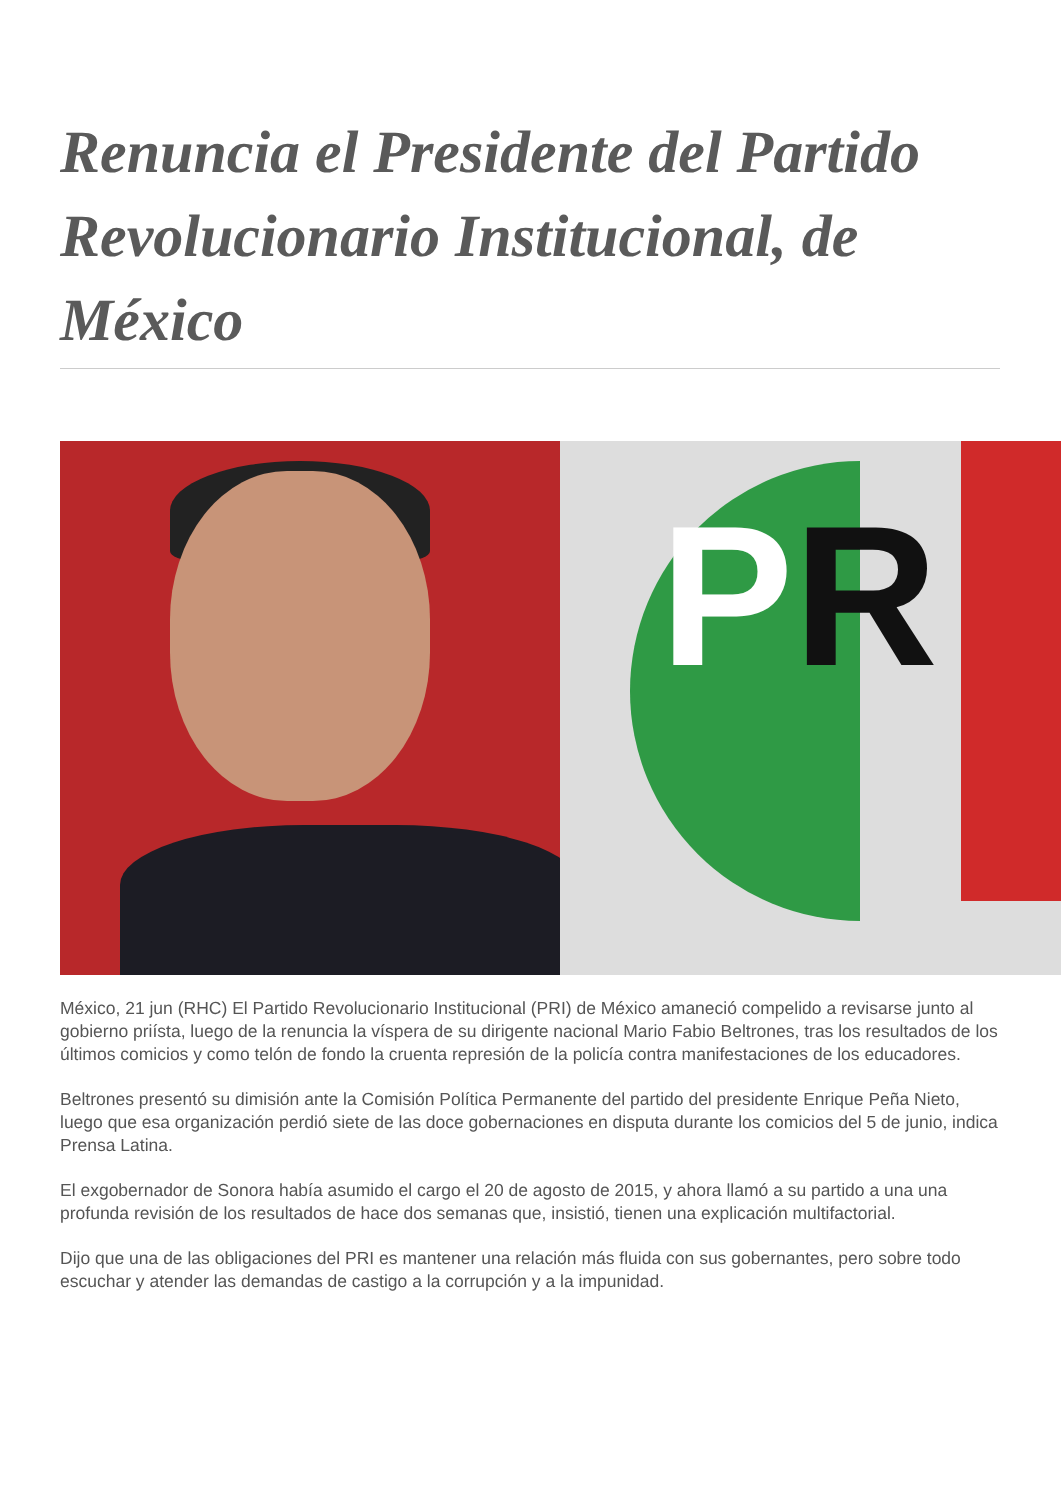Renuncia el Presidente del Partido Revolucionario Institucional, de México
PR
México, 21 jun (RHC) El Partido Revolucionario Institucional (PRI) de México amaneció compelido a revisarse junto al gobierno priísta, luego de la renuncia la víspera de su dirigente nacional Mario Fabio Beltrones, tras los resultados de los últimos comicios y como telón de fondo la cruenta represión de la policía contra manifestaciones de los educadores.
Beltrones presentó su dimisión ante la Comisión Política Permanente del partido del presidente Enrique Peña Nieto, luego que esa organización perdió siete de las doce gobernaciones en disputa durante los comicios del 5 de junio, indica Prensa Latina.
El exgobernador de Sonora había asumido el cargo el 20 de agosto de 2015, y ahora llamó a su partido a una una profunda revisión de los resultados de hace dos semanas que, insistió, tienen una explicación multifactorial.
Dijo que una de las obligaciones del PRI es mantener una relación más fluida con sus gobernantes, pero sobre todo escuchar y atender las demandas de castigo a la corrupción y a la impunidad.